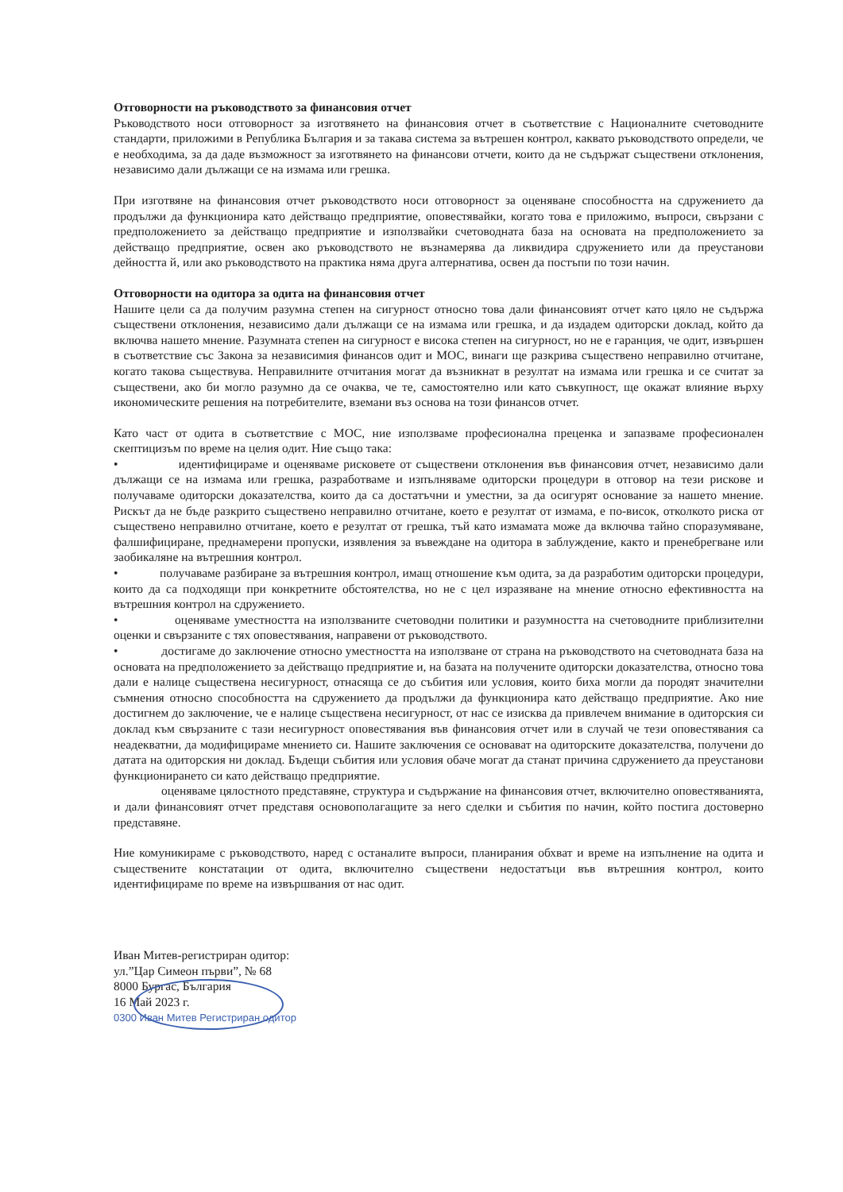Отговорности на ръководството за финансовия отчет
Ръководството носи отговорност за изготвянето на финансовия отчет в съответствие с Националните счетоводните стандарти, приложими в Република България и за такава система за вътрешен контрол, каквато ръководството определи, че е необходима, за да даде възможност за изготвянето на финансови отчети, които да не съдържат съществени отклонения, независимо дали дължащи се на измама или грешка.
При изготвяне на финансовия отчет ръководството носи отговорност за оценяване способността на сдружението да продължи да функционира като действащо предприятие, оповестявайки, когато това е приложимо, въпроси, свързани с предположението за действащо предприятие и използвайки счетоводната база на основата на предположението за действащо предприятие, освен ако ръководството не възнамерява да ликвидира сдружението или да преустанови дейността й, или ако ръководството на практика няма друга алтернатива, освен да постъпи по този начин.
Отговорности на одитора за одита на финансовия отчет
Нашите цели са да получим разумна степен на сигурност относно това дали финансовият отчет като цяло не съдържа съществени отклонения, независимо дали дължащи се на измама или грешка, и да издадем одиторски доклад, който да включва нашето мнение. Разумната степен на сигурност е висока степен на сигурност, но не е гаранция, че одит, извършен в съответствие със Закона за независимия финансов одит и МОС, винаги ще разкрива съществено неправилно отчитане, когато такова съществува. Неправилните отчитания могат да възникнат в резултат на измама или грешка и се считат за съществени, ако би могло разумно да се очаква, че те, самостоятелно или като съвкупност, ще окажат влияние върху икономическите решения на потребителите, вземани въз основа на този финансов отчет.
Като част от одита в съответствие с МОС, ние използваме професионална преценка и запазваме професионален скептицизъм по време на целия одит. Ние също така:
• идентифицираме и оценяваме рисковете от съществени отклонения във финансовия отчет, независимо дали дължащи се на измама или грешка, разработваме и изпълняваме одиторски процедури в отговор на тези рискове и получаваме одиторски доказателства, които да са достатъчни и уместни, за да осигурят основание за нашето мнение. Рискът да не бъде разкрито съществено неправилно отчитане, което е резултат от измама, е по-висок, отколкото риска от съществено неправилно отчитане, което е резултат от грешка, тъй като измамата може да включва тайно споразумяване, фалшифициране, преднамерени пропуски, изявления за въвеждане на одитора в заблуждение, както и пренебрегване или заобикаляне на вътрешния контрол.
• получаваме разбиране за вътрешния контрол, имащ отношение към одита, за да разработим одиторски процедури, които да са подходящи при конкретните обстоятелства, но не с цел изразяване на мнение относно ефективността на вътрешния контрол на сдружението.
• оценяваме уместността на използваните счетоводни политики и разумността на счетоводните приблизителни оценки и свързаните с тях оповестявания, направени от ръководството.
• достигаме до заключение относно уместността на използване от страна на ръководството на счетоводната база на основата на предположението за действащо предприятие и, на базата на получените одиторски доказателства, относно това дали е налице съществена несигурност, отнасяща се до събития или условия, които биха могли да породят значителни съмнения относно способността на сдружението да продължи да функционира като действащо предприятие. Ако ние достигнем до заключение, че е налице съществена несигурност, от нас се изисква да привлечем внимание в одиторския си доклад към свързаните с тази несигурност оповестявания във финансовия отчет или в случай че тези оповестявания са неадекватни, да модифицираме мнението си. Нашите заключения се основават на одиторските доказателства, получени до датата на одиторския ни доклад. Бъдещи събития или условия обаче могат да станат причина сдружението да преустанови функционирането си като действащо предприятие.
оценяваме цялостното представяне, структура и съдържание на финансовия отчет, включително оповестяванията, и дали финансовият отчет представя основополагащите за него сделки и събития по начин, който постига достоверно представяне.
Ние комуникираме с ръководството, наред с останалите въпроси, планирания обхват и време на изпълнение на одита и съществените констатации от одита, включително съществени недостатъци във вътрешния контрол, които идентифицираме по време на извършвания от нас одит.
Иван Митев-регистриран одитор:
ул.”Цар Симеон първи”, № 68
8000 Бургас, България
16 Май 2023 г.
0300 Иван Митев Регистриран одитор